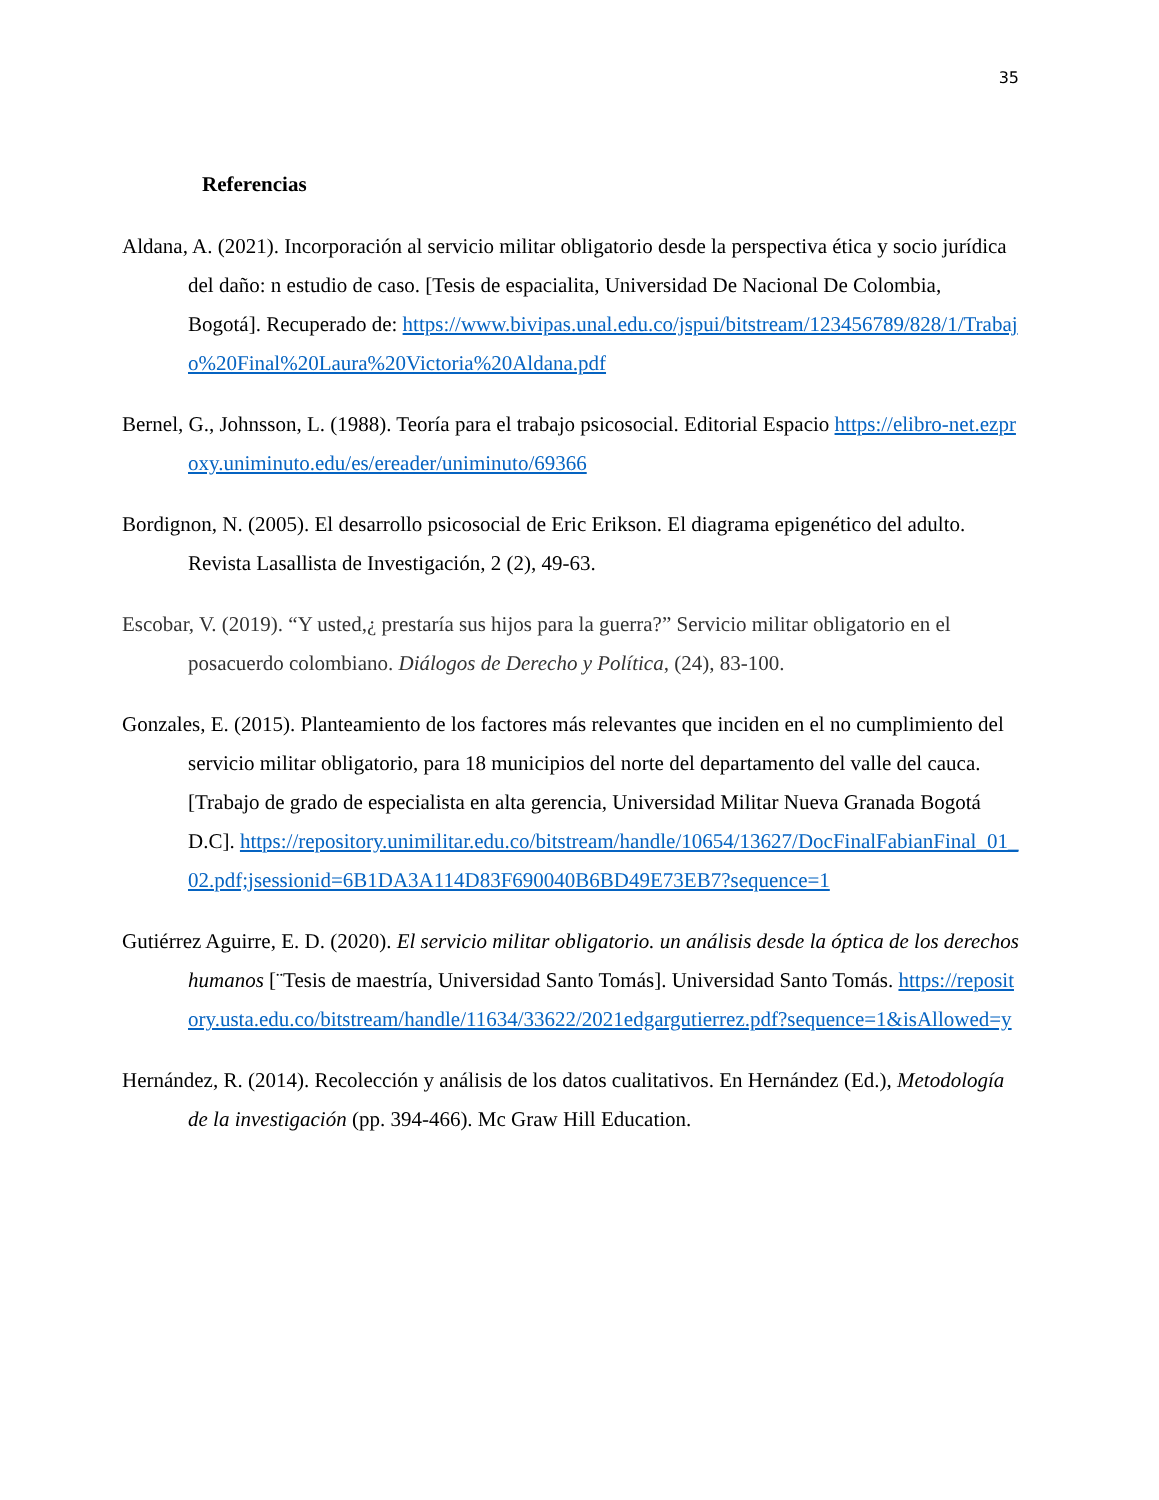35
Referencias
Aldana, A. (2021). Incorporación al servicio militar obligatorio desde la perspectiva ética y socio jurídica del daño: n estudio de caso. [Tesis de espacialita, Universidad De Nacional De Colombia, Bogotá]. Recuperado de: https://www.bivipas.unal.edu.co/jspui/bitstream/123456789/828/1/Trabajo%20Final%20Laura%20Victoria%20Aldana.pdf
Bernel, G., Johnsson, L. (1988). Teoría para el trabajo psicosocial. Editorial Espacio https://elibro-net.ezproxy.uniminuto.edu/es/ereader/uniminuto/69366
Bordignon, N. (2005). El desarrollo psicosocial de Eric Erikson. El diagrama epigenético del adulto. Revista Lasallista de Investigación, 2 (2), 49-63.
Escobar, V. (2019). “Y usted,¿ prestaría sus hijos para la guerra?” Servicio militar obligatorio en el posacuerdo colombiano. Diálogos de Derecho y Política, (24), 83-100.
Gonzales, E. (2015). Planteamiento de los factores más relevantes que inciden en el no cumplimiento del servicio militar obligatorio, para 18 municipios del norte del departamento del valle del cauca. [Trabajo de grado de especialista en alta gerencia, Universidad Militar Nueva Granada Bogotá D.C]. https://repository.unimilitar.edu.co/bitstream/handle/10654/13627/DocFinalFabianFinal_01_02.pdf;jsessionid=6B1DA3A114D83F690040B6BD49E73EB7?sequence=1
Gutiérrez Aguirre, E. D. (2020). El servicio militar obligatorio. un análisis desde la óptica de los derechos humanos [¨Tesis de maestría, Universidad Santo Tomás]. Universidad Santo Tomás. https://repository.usta.edu.co/bitstream/handle/11634/33622/2021edgargutierrez.pdf?sequence=1&isAllowed=y
Hernández, R. (2014). Recolección y análisis de los datos cualitativos. En Hernández (Ed.), Metodología de la investigación (pp. 394-466). Mc Graw Hill Education.